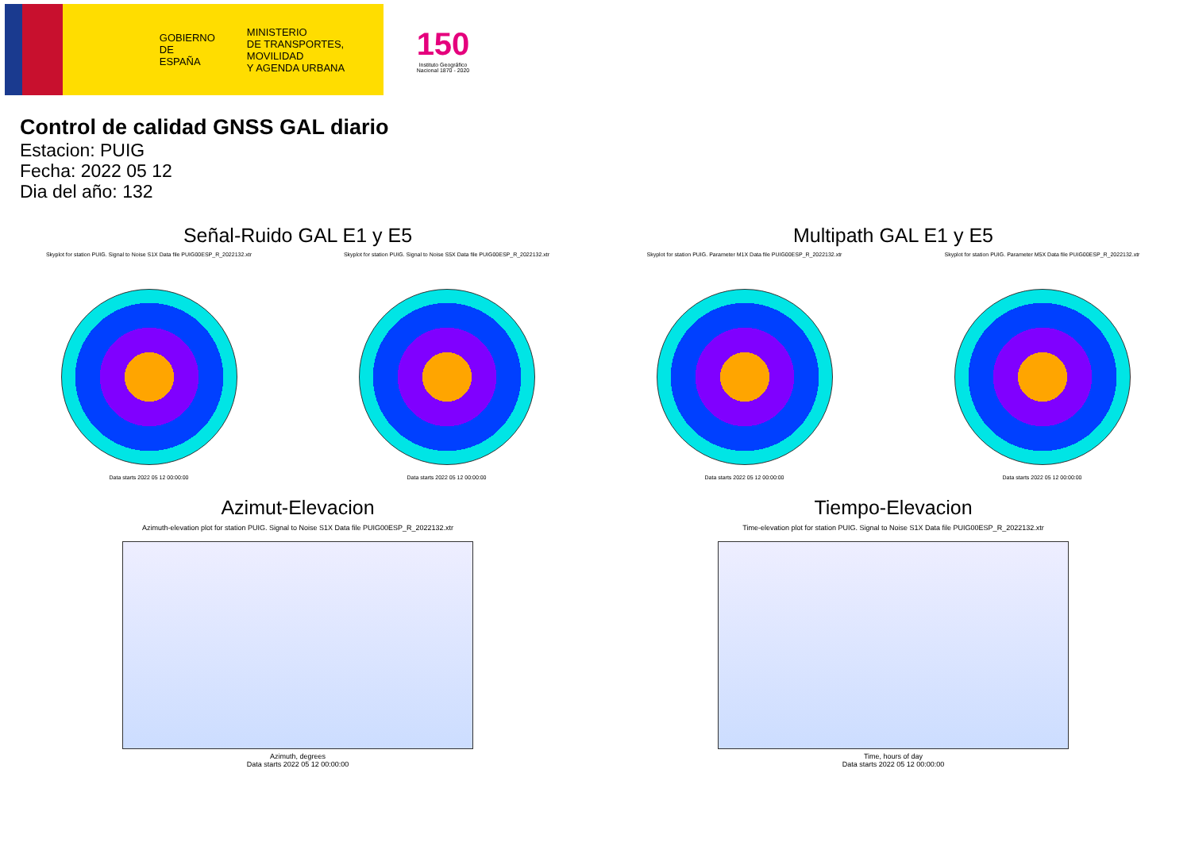GOBIERNO
DE ESPAÑA
MINISTERIO
DE TRANSPORTES, MOVILIDAD
Y AGENDA URBANA
150
Instituto Geográfico
Nacional 1870 - 2020
Control de calidad GNSS GAL diario
Estacion: PUIG
Fecha: 2022 05 12
Dia del año: 132
Señal-Ruido GAL E1 y E5
Skyplot for station PUIG. Signal to Noise S1X Data file PUIG00ESP_R_2022132.xtr
Data starts 2022 05 12 00:00:00
Skyplot for station PUIG. Signal to Noise S5X Data file PUIG00ESP_R_2022132.xtr
Data starts 2022 05 12 00:00:00
Multipath GAL E1 y E5
Skyplot for station PUIG. Parameter M1X Data file PUIG00ESP_R_2022132.xtr
Data starts 2022 05 12 00:00:00
Skyplot for station PUIG. Parameter M5X Data file PUIG00ESP_R_2022132.xtr
Data starts 2022 05 12 00:00:00
Azimut-Elevacion
Azimuth-elevation plot for station PUIG. Signal to Noise S1X Data file PUIG00ESP_R_2022132.xtr
Azimuth, degrees
Data starts 2022 05 12 00:00:00
Tiempo-Elevacion
Time-elevation plot for station PUIG. Signal to Noise S1X Data file PUIG00ESP_R_2022132.xtr
Time, hours of day
Data starts 2022 05 12 00:00:00